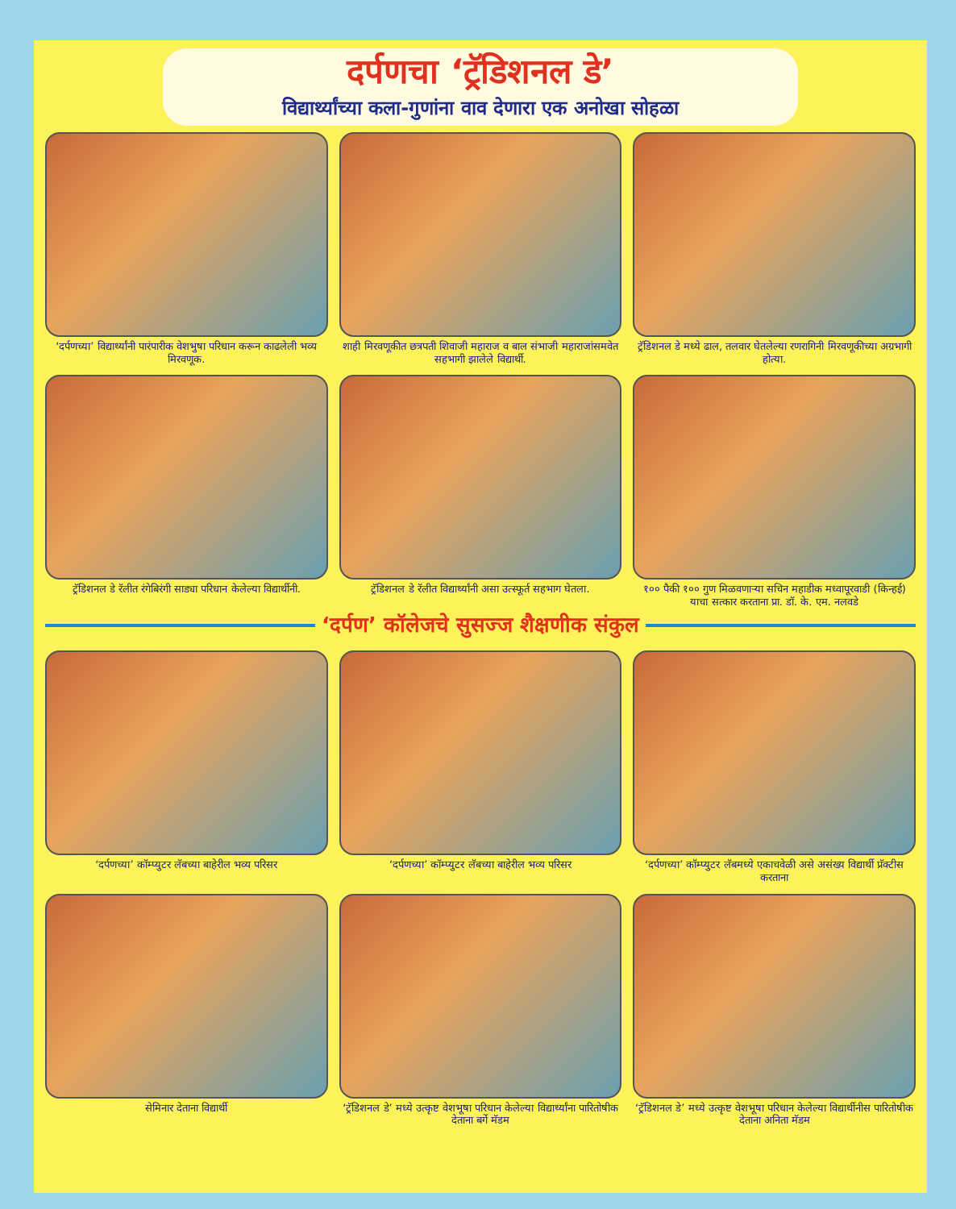दर्पणचा ‘ट्रॅडिशनल डे’
विद्यार्थ्यांच्या कला-गुणांना वाव देणारा एक अनोखा सोहळा
‘दर्पणच्या’ विद्यार्थ्यांनी पारंपारीक वेशभुषा परिधान करून काढलेली भव्य मिरवणूक.
शाही मिरवणूकीत छत्रपती शिवाजी महाराज व बाल संभाजी महाराजांसमवेत सहभागी झालेले विद्यार्थी.
ट्रॅडिशनल डे मध्ये ढाल, तलवार घेतलेल्या रणरागिनी मिरवणूकीच्या अग्रभागी होत्या.
ट्रॅडिशनल डे रॅलीत रंगेबिरंगी साड्या परिधान केलेल्या विद्यार्थीनी.
ट्रॅडिशनल डे रॅलीत विद्यार्थ्यांनी असा उत्स्फूर्त सहभाग घेतला.
१०० पैकी १०० गुण मिळवणाऱ्या सचिन महाडीक मध्वापूरवाडी (किन्हई) याचा सत्कार करताना प्रा. डॉ. के. एम. नलवडे
‘दर्पण’ कॉलेजचे सुसज्ज शैक्षणीक संकुल
‘दर्पणच्या’ कॉम्प्युटर लॅबच्या बाहेरील भव्य परिसर
‘दर्पणच्या’ कॉम्प्युटर लॅबच्या बाहेरील भव्य परिसर
‘दर्पणच्या’ कॉम्प्युटर लॅबमध्ये एकाचवेळी असे असंख्य विद्यार्थी प्रॅक्टीस करताना
सेमिनार देताना विद्यार्थी
‘ट्रॅडिशनल डे’ मध्ये उत्कृष्ट वेशभूषा परिधान केलेल्या विद्यार्थ्यांना पारितोषीक देताना बर्गे मॅडम
‘ट्रॅडिशनल डे’ मध्ये उत्कृष्ट वेशभूषा परिधान केलेल्या विद्यार्थीनीस पारितोषीक देताना अनिता मॅडम